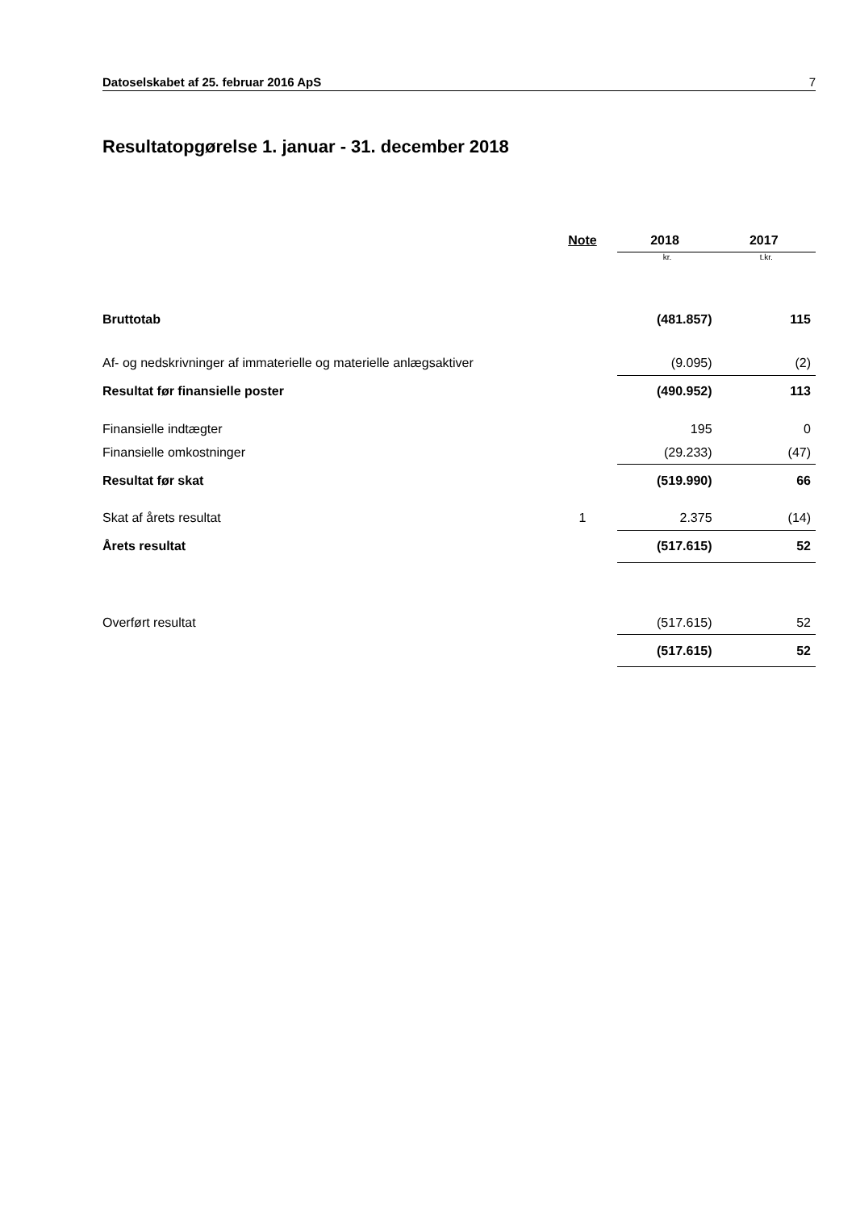Datoselskabet af 25. februar 2016 ApS 7
Resultatopgørelse 1. januar - 31. december 2018
| | Note | 2018 | 2017 |
| --- | --- | --- | --- |
| | | kr. | t.kr. |
| Bruttotab | | (481.857) | 115 |
| Af- og nedskrivninger af immaterielle og materielle anlægsaktiver | | (9.095) | (2) |
| Resultat før finansielle poster | | (490.952) | 113 |
| Finansielle indtægter | | 195 | 0 |
| Finansielle omkostninger | | (29.233) | (47) |
| Resultat før skat | | (519.990) | 66 |
| Skat af årets resultat | 1 | 2.375 | (14) |
| Årets resultat | | (517.615) | 52 |
| Overført resultat | | (517.615) | 52 |
| | | (517.615) | 52 |